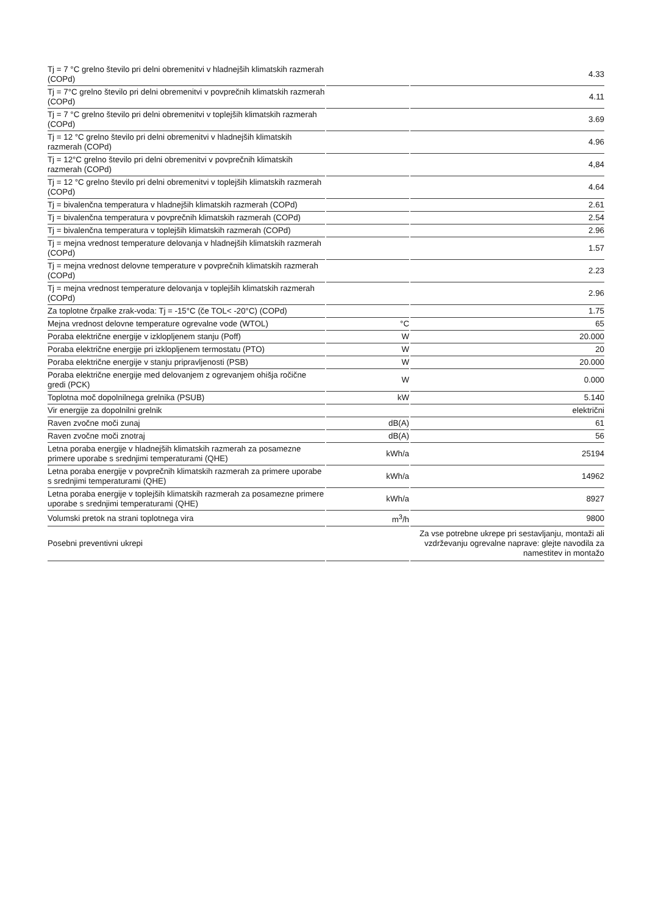| Tj = 7 °C grelno število pri delni obremenitvi v hladnejših klimatskih razmerah (COPd) | | 4.33 |
| Tj = 7°C grelno število pri delni obremenitvi v povprečnih klimatskih razmerah (COPd) | | 4.11 |
| Tj = 7 °C grelno število pri delni obremenitvi v toplejših klimatskih razmerah (COPd) | | 3.69 |
| Tj = 12 °C grelno število pri delni obremenitvi v hladnejših klimatskih razmerah (COPd) | | 4.96 |
| Tj = 12°C grelno število pri delni obremenitvi v povprečnih klimatskih razmerah (COPd) | | 4,84 |
| Tj = 12 °C grelno število pri delni obremenitvi v toplejših klimatskih razmerah (COPd) | | 4.64 |
| Tj = bivalenčna temperatura v hladnejših klimatskih razmerah (COPd) | | 2.61 |
| Tj = bivalenčna temperatura v povprečnih klimatskih razmerah (COPd) | | 2.54 |
| Tj = bivalenčna temperatura v toplejših klimatskih razmerah (COPd) | | 2.96 |
| Tj = mejna vrednost temperature delovanja v hladnejših klimatskih razmerah (COPd) | | 1.57 |
| Tj = mejna vrednost delovne temperature v povprečnih klimatskih razmerah (COPd) | | 2.23 |
| Tj = mejna vrednost temperature delovanja v toplejših klimatskih razmerah (COPd) | | 2.96 |
| Za toplotne črpalke zrak-voda: Tj = -15°C (če TOL< -20°C) (COPd) | | 1.75 |
| Mejna vrednost delovne temperature ogrevalne vode (WTOL) | °C | 65 |
| Poraba električne energije v izklopljenem stanju (Poff) | W | 20.000 |
| Poraba električne energije pri izklopljenem termostatu (PTO) | W | 20 |
| Poraba električne energije v stanju pripravljenosti (PSB) | W | 20.000 |
| Poraba električne energije med delovanjem z ogrevanjem ohišja ročične gredi (PCK) | W | 0.000 |
| Toplotna moč dopolnilnega grelnika (PSUB) | kW | 5.140 |
| Vir energije za dopolnilni grelnik | | električni |
| Raven zvočne moči zunaj | dB(A) | 61 |
| Raven zvočne moči znotraj | dB(A) | 56 |
| Letna poraba energije v hladnejših klimatskih razmerah za posamezne primere uporabe s srednjimi temperaturami (QHE) | kWh/a | 25194 |
| Letna poraba energije v povprečnih klimatskih razmerah za primere uporabe s srednjimi temperaturami (QHE) | kWh/a | 14962 |
| Letna poraba energije v toplejših klimatskih razmerah za posamezne primere uporabe s srednjimi temperaturami (QHE) | kWh/a | 8927 |
| Volumski pretok na strani toplotnega vira | m<sup>3</sup>/h | 9800 |
| Posebni preventivni ukrepi | | Za vse potrebne ukrepe pri sestavljanju, montaži ali vzdrževanju ogrevalne naprave: glejte navodila za namestitev in montažo |